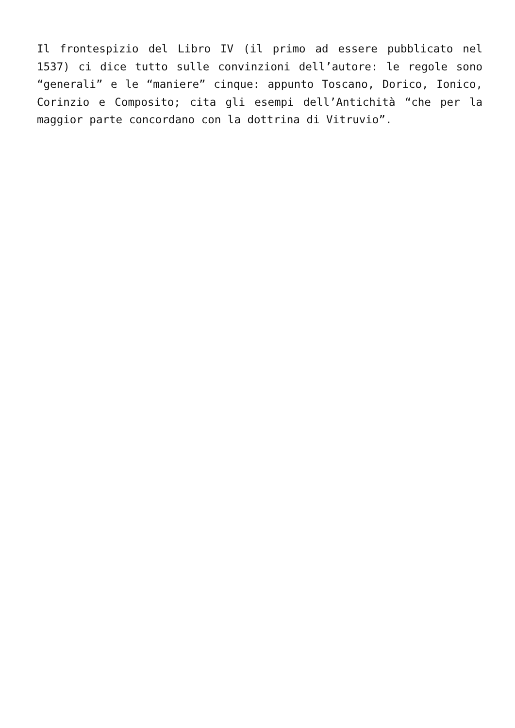Il frontespizio del Libro IV (il primo ad essere pubblicato nel 1537) ci dice tutto sulle convinzioni dell’autore: le regole sono “generali” e le “maniere” cinque: appunto Toscano, Dorico, Ionico, Corinzio e Composito; cita gli esempi dell’Antichità “che per la maggior parte concordano con la dottrina di Vitruvio”.